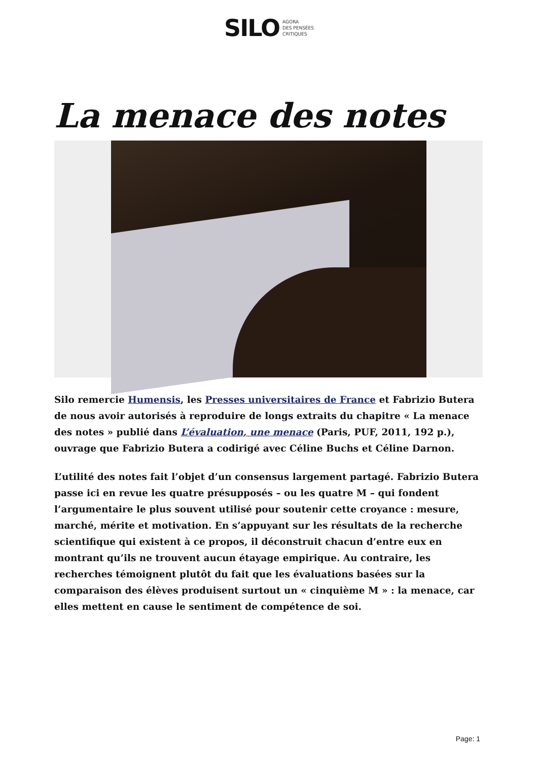SILO AGORA
DES PENSÉES
CRITIQUES
La menace des notes
Silo remercie Humensis, les Presses universitaires de France et Fabrizio Butera de nous avoir autorisés à reproduire de longs extraits du chapitre « La menace des notes » publié dans L’évaluation, une menace (Paris, PUF, 2011, 192 p.), ouvrage que Fabrizio Butera a codirigé avec Céline Buchs et Céline Darnon.
L’utilité des notes fait l’objet d’un consensus largement partagé. Fabrizio Butera passe ici en revue les quatre présupposés – ou les quatre M – qui fondent l’argumentaire le plus souvent utilisé pour soutenir cette croyance : mesure, marché, mérite et motivation. En s’appuyant sur les résultats de la recherche scientifique qui existent à ce propos, il déconstruit chacun d’entre eux en montrant qu’ils ne trouvent aucun étayage empirique. Au contraire, les recherches témoignent plutôt du fait que les évaluations basées sur la comparaison des élèves produisent surtout un « cinquième M » : la menace, car elles mettent en cause le sentiment de compétence de soi.
Page: 1